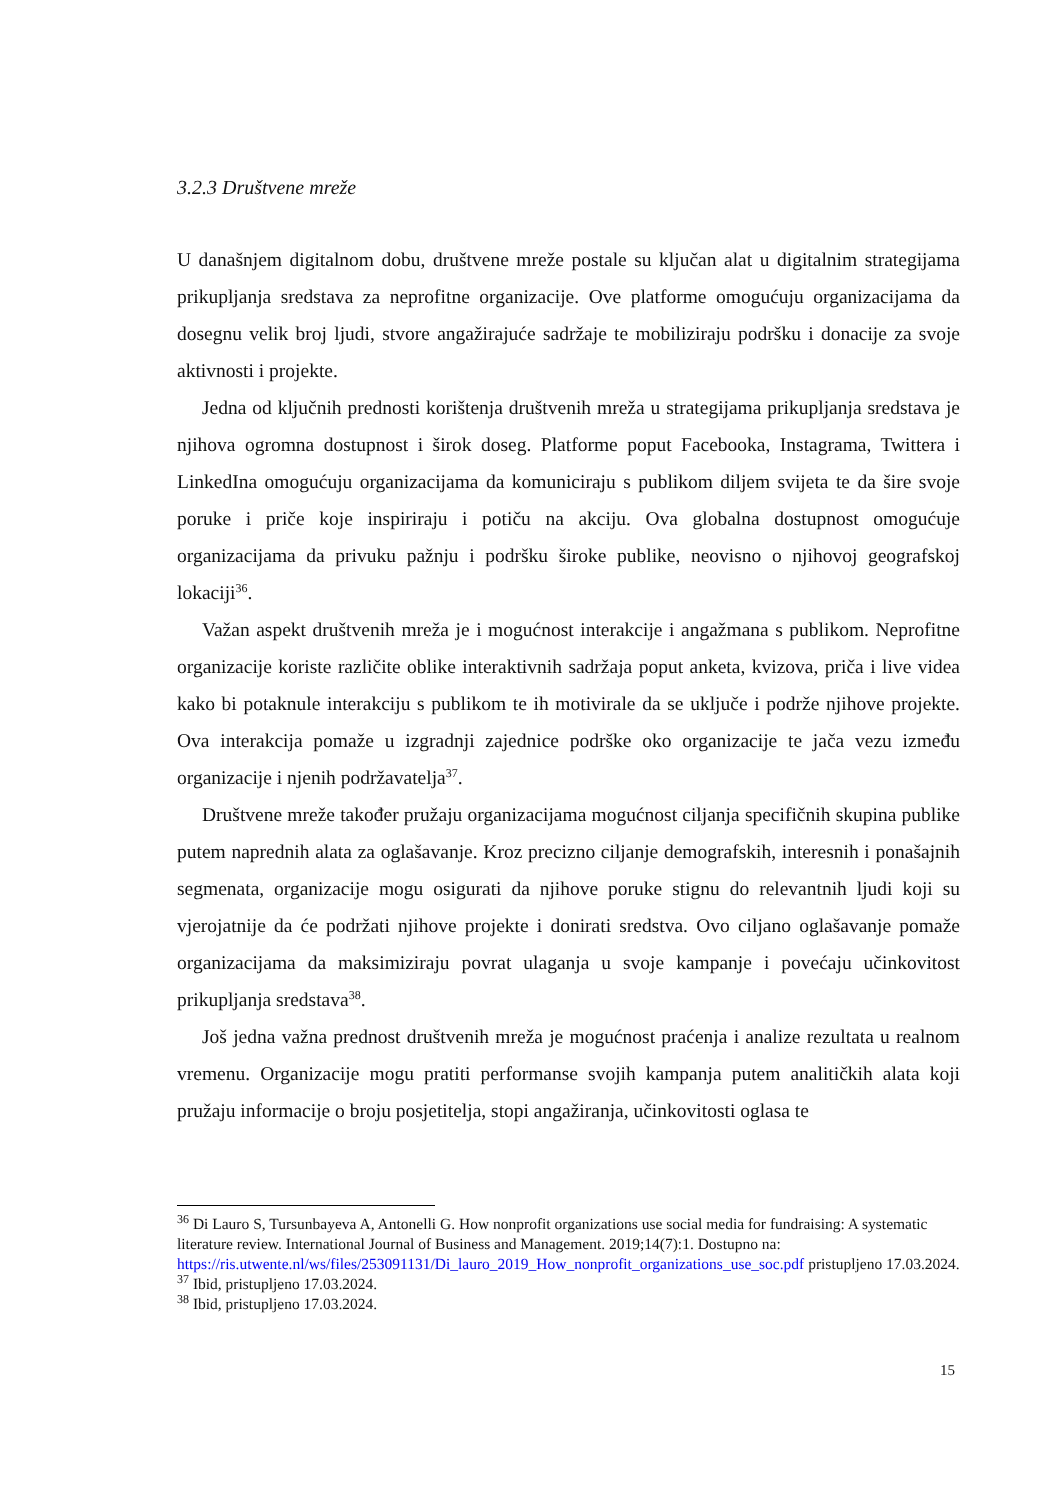3.2.3 Društvene mreže
U današnjem digitalnom dobu, društvene mreže postale su ključan alat u digitalnim strategijama prikupljanja sredstava za neprofitne organizacije. Ove platforme omogućuju organizacijama da dosegnu velik broj ljudi, stvore angažirajuće sadržaje te mobiliziraju podršku i donacije za svoje aktivnosti i projekte.
Jedna od ključnih prednosti korištenja društvenih mreža u strategijama prikupljanja sredstava je njihova ogromna dostupnost i širok doseg. Platforme poput Facebooka, Instagrama, Twittera i LinkedIna omogućuju organizacijama da komuniciraju s publikom diljem svijeta te da šire svoje poruke i priče koje inspiriraju i potiču na akciju. Ova globalna dostupnost omogućuje organizacijama da privuku pažnju i podršku široke publike, neovisno o njihovoj geografskoj lokaciji<sup>36</sup>.
Važan aspekt društvenih mreža je i mogućnost interakcije i angažmana s publikom. Neprofitne organizacije koriste različite oblike interaktivnih sadržaja poput anketa, kvizova, priča i live videa kako bi potaknule interakciju s publikom te ih motivirale da se uključe i podrže njihove projekte. Ova interakcija pomaže u izgradnji zajednice podrške oko organizacije te jača vezu između organizacije i njenih podržavatelja<sup>37</sup>.
Društvene mreže također pružaju organizacijama mogućnost ciljanja specifičnih skupina publike putem naprednih alata za oglašavanje. Kroz precizno ciljanje demografskih, interesnih i ponašajnih segmenata, organizacije mogu osigurati da njihove poruke stignu do relevantnih ljudi koji su vjerojatnije da će podržati njihove projekte i donirati sredstva. Ovo ciljano oglašavanje pomaže organizacijama da maksimiziraju povrat ulaganja u svoje kampanje i povećaju učinkovitost prikupljanja sredstava<sup>38</sup>.
Još jedna važna prednost društvenih mreža je mogućnost praćenja i analize rezultata u realnom vremenu. Organizacije mogu pratiti performanse svojih kampanja putem analitičkih alata koji pružaju informacije o broju posjetitelja, stopi angažiranja, učinkovitosti oglasa te
<sup>36</sup> Di Lauro S, Tursunbayeva A, Antonelli G. How nonprofit organizations use social media for fundraising: A systematic literature review. International Journal of Business and Management. 2019;14(7):1. Dostupno na: https://ris.utwente.nl/ws/files/253091131/Di_lauro_2019_How_nonprofit_organizations_use_soc.pdf pristupljeno 17.03.2024.
<sup>37</sup> Ibid, pristupljeno 17.03.2024.
<sup>38</sup> Ibid, pristupljeno 17.03.2024.
15